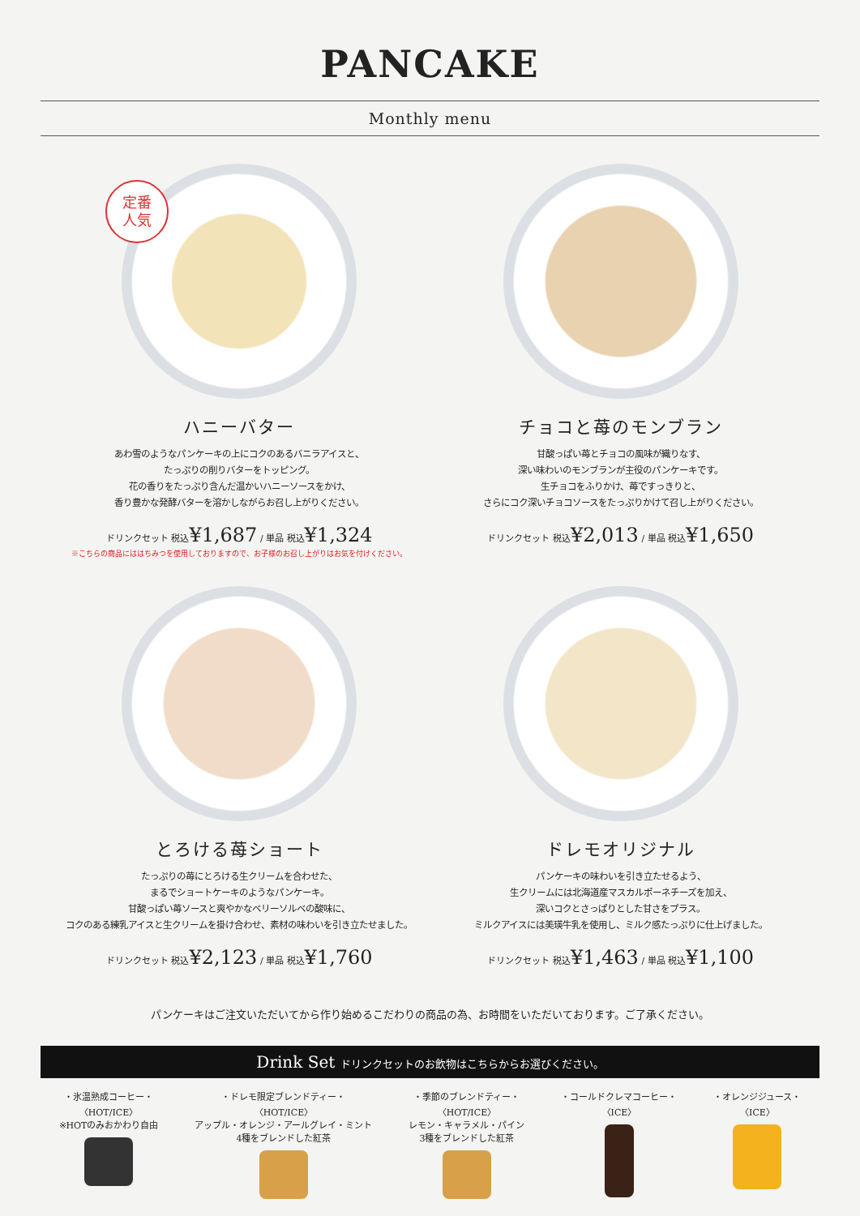PANCAKE
Monthly menu
定番
人気
ハニーバター
あわ雪のようなパンケーキの上にコクのあるバニラアイスと、
たっぷりの削りバターをトッピング。
花の香りをたっぷり含んだ温かいハニーソースをかけ、
香り豊かな発酵バターを溶かしながらお召し上がりください。
ドリンクセット 税込¥1,687 / 単品 税込¥1,324
※こちらの商品にははちみつを使用しておりますので、お子様のお召し上がりはお気を付けください。
チョコと苺のモンブラン
甘酸っぱい苺とチョコの風味が織りなす、
深い味わいのモンブランが主役のパンケーキです。
生チョコをふりかけ、苺ですっきりと、
さらにコク深いチョコソースをたっぷりかけて召し上がりください。
ドリンクセット 税込¥2,013 / 単品 税込¥1,650
とろける苺ショート
たっぷりの苺にとろける生クリームを合わせた、
まるでショートケーキのようなパンケーキ。
甘酸っぱい苺ソースと爽やかなベリーソルベの酸味に、
コクのある練乳アイスと生クリームを掛け合わせ、素材の味わいを引き立たせました。
ドリンクセット 税込¥2,123 / 単品 税込¥1,760
ドレモオリジナル
パンケーキの味わいを引き立たせるよう、
生クリームには北海道産マスカルポーネチーズを加え、
深いコクとさっぱりとした甘さをプラス。
ミルクアイスには美瑛牛乳を使用し、ミルク感たっぷりに仕上げました。
ドリンクセット 税込¥1,463 / 単品 税込¥1,100
パンケーキはご注文いただいてから作り始めるこだわりの商品の為、お時間をいただいております。ご了承ください。
Drink Set ドリンクセットのお飲物はこちらからお選びください。
・氷温熟成コーヒー・
〈HOT/ICE〉
※HOTのみおかわり自由
・ドレモ限定ブレンドティー・
〈HOT/ICE〉
アップル・オレンジ・アールグレイ・ミント
4種をブレンドした紅茶
・季節のブレンドティー・
〈HOT/ICE〉
レモン・キャラメル・パイン
3種をブレンドした紅茶
・コールドクレマコーヒー・
〈ICE〉
・オレンジジュース・
〈ICE〉